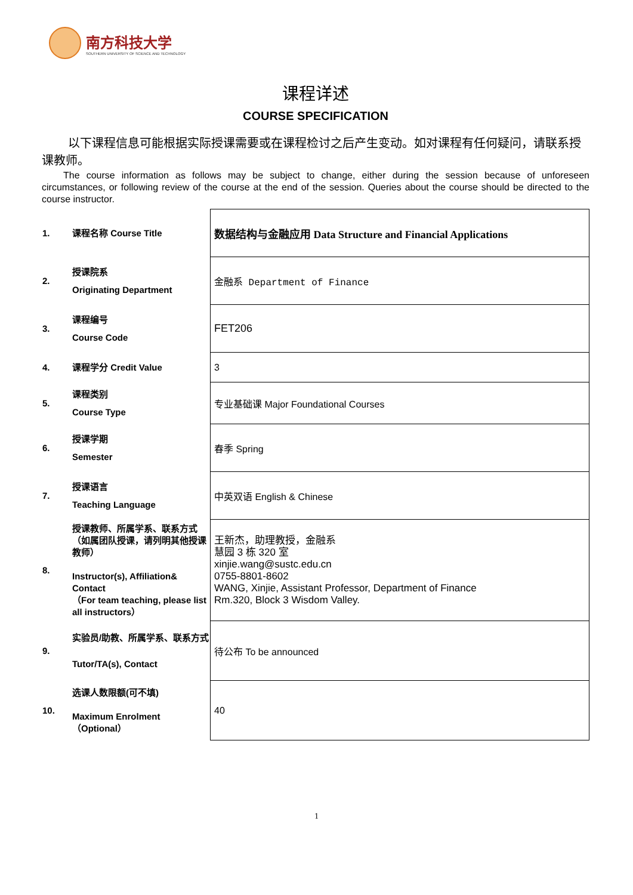南方科技大学
SOUTHERN UNIVERSITY OF SCIENCE AND TECHNOLOGY
课程详述
COURSE SPECIFICATION
以下课程信息可能根据实际授课需要或在课程检讨之后产生变动。如对课程有任何疑问，请联系授课教师。
The course information as follows may be subject to change, either during the session because of unforeseen circumstances, or following review of the course at the end of the session. Queries about the course should be directed to the course instructor.
| 1. | 课程名称 Course Title | 数据结构与金融应用 Data Structure and Financial Applications |
| 2. | 授课院系 Originating Department | 金融系 Department of Finance |
| 3. | 课程编号 Course Code | FET206 |
| 4. | 课程学分 Credit Value | 3 |
| 5. | 课程类别 Course Type | 专业基础课 Major Foundational Courses |
| 6. | 授课学期 Semester | 春季 Spring |
| 7. | 授课语言 Teaching Language | 中英双语 English & Chinese |
| 8. | 授课教师、所属学系、联系方式（如属团队授课，请列明其他授课教师） Instructor(s), Affiliation& Contact （For team teaching, please list all instructors） | 王新杰，助理教授，金融系 慧园 3 栋 320 室 xinjie.wang@sustc.edu.cn 0755-8801-8602 WANG, Xinjie, Assistant Professor, Department of Finance Rm.320, Block 3 Wisdom Valley. |
| 9. | 实验员/助教、所属学系、联系方式 Tutor/TA(s), Contact | 待公布 To be announced |
| 10. | 选课人数限额(可不填) Maximum Enrolment（Optional） | 40 |
1